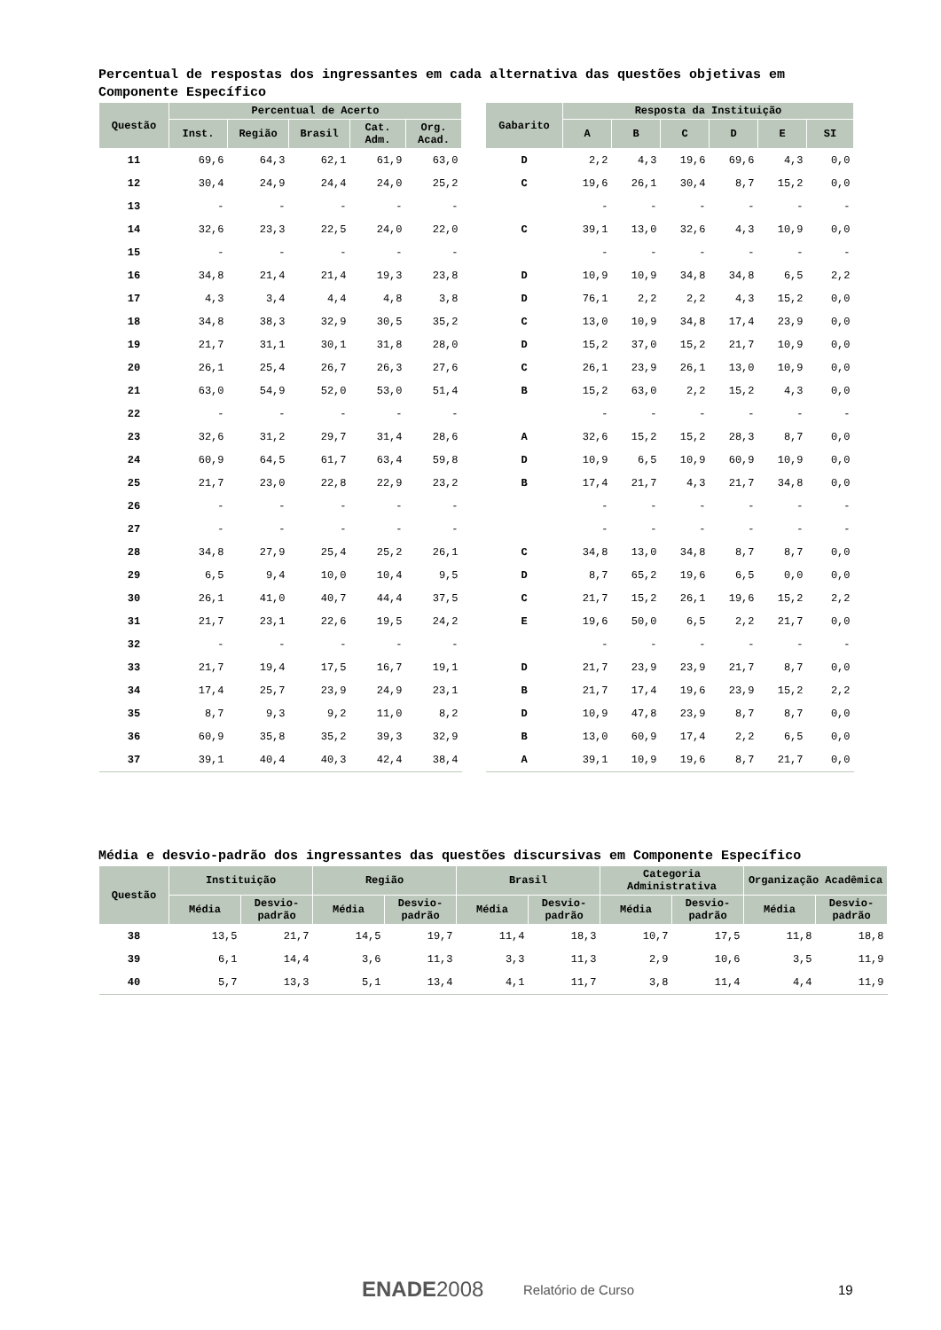Percentual de respostas dos ingressantes em cada alternativa das questões objetivas em Componente Específico
| Questão | Percentual de Acerto | | | | | | Gabarito | Resposta da Instituição | | | | | |
| --- | --- | --- | --- | --- | --- | --- | --- | --- | --- | --- | --- | --- | --- |
| | Inst. | Região | Brasil | Cat. Adm. | Org. Acad. | | | A | B | C | D | E | SI |
| 11 | 69,6 | 64,3 | 62,1 | 61,9 | 63,0 | | D | 2,2 | 4,3 | 19,6 | 69,6 | 4,3 | 0,0 |
| 12 | 30,4 | 24,9 | 24,4 | 24,0 | 25,2 | | C | 19,6 | 26,1 | 30,4 | 8,7 | 15,2 | 0,0 |
| 13 | - | - | - | - | - | | | - | - | - | - | - | - |
| 14 | 32,6 | 23,3 | 22,5 | 24,0 | 22,0 | | C | 39,1 | 13,0 | 32,6 | 4,3 | 10,9 | 0,0 |
| 15 | - | - | - | - | - | | | - | - | - | - | - | - |
| 16 | 34,8 | 21,4 | 21,4 | 19,3 | 23,8 | | D | 10,9 | 10,9 | 34,8 | 34,8 | 6,5 | 2,2 |
| 17 | 4,3 | 3,4 | 4,4 | 4,8 | 3,8 | | D | 76,1 | 2,2 | 2,2 | 4,3 | 15,2 | 0,0 |
| 18 | 34,8 | 38,3 | 32,9 | 30,5 | 35,2 | | C | 13,0 | 10,9 | 34,8 | 17,4 | 23,9 | 0,0 |
| 19 | 21,7 | 31,1 | 30,1 | 31,8 | 28,0 | | D | 15,2 | 37,0 | 15,2 | 21,7 | 10,9 | 0,0 |
| 20 | 26,1 | 25,4 | 26,7 | 26,3 | 27,6 | | C | 26,1 | 23,9 | 26,1 | 13,0 | 10,9 | 0,0 |
| 21 | 63,0 | 54,9 | 52,0 | 53,0 | 51,4 | | B | 15,2 | 63,0 | 2,2 | 15,2 | 4,3 | 0,0 |
| 22 | - | - | - | - | - | | | - | - | - | - | - | - |
| 23 | 32,6 | 31,2 | 29,7 | 31,4 | 28,6 | | A | 32,6 | 15,2 | 15,2 | 28,3 | 8,7 | 0,0 |
| 24 | 60,9 | 64,5 | 61,7 | 63,4 | 59,8 | | D | 10,9 | 6,5 | 10,9 | 60,9 | 10,9 | 0,0 |
| 25 | 21,7 | 23,0 | 22,8 | 22,9 | 23,2 | | B | 17,4 | 21,7 | 4,3 | 21,7 | 34,8 | 0,0 |
| 26 | - | - | - | - | - | | | - | - | - | - | - | - |
| 27 | - | - | - | - | - | | | - | - | - | - | - | - |
| 28 | 34,8 | 27,9 | 25,4 | 25,2 | 26,1 | | C | 34,8 | 13,0 | 34,8 | 8,7 | 8,7 | 0,0 |
| 29 | 6,5 | 9,4 | 10,0 | 10,4 | 9,5 | | D | 8,7 | 65,2 | 19,6 | 6,5 | 0,0 | 0,0 |
| 30 | 26,1 | 41,0 | 40,7 | 44,4 | 37,5 | | C | 21,7 | 15,2 | 26,1 | 19,6 | 15,2 | 2,2 |
| 31 | 21,7 | 23,1 | 22,6 | 19,5 | 24,2 | | E | 19,6 | 50,0 | 6,5 | 2,2 | 21,7 | 0,0 |
| 32 | - | - | - | - | - | | | - | - | - | - | - | - |
| 33 | 21,7 | 19,4 | 17,5 | 16,7 | 19,1 | | D | 21,7 | 23,9 | 23,9 | 21,7 | 8,7 | 0,0 |
| 34 | 17,4 | 25,7 | 23,9 | 24,9 | 23,1 | | B | 21,7 | 17,4 | 19,6 | 23,9 | 15,2 | 2,2 |
| 35 | 8,7 | 9,3 | 9,2 | 11,0 | 8,2 | | D | 10,9 | 47,8 | 23,9 | 8,7 | 8,7 | 0,0 |
| 36 | 60,9 | 35,8 | 35,2 | 39,3 | 32,9 | | B | 13,0 | 60,9 | 17,4 | 2,2 | 6,5 | 0,0 |
| 37 | 39,1 | 40,4 | 40,3 | 42,4 | 38,4 | | A | 39,1 | 10,9 | 19,6 | 8,7 | 21,7 | 0,0 |
Média e desvio-padrão dos ingressantes das questões discursivas em Componente Específico
| Questão | Instituição | | Região | | Brasil | | Categoria Administrativa | | Organização Acadêmica | |
| --- | --- | --- | --- | --- | --- | --- | --- | --- | --- | --- |
| | Média | Desvio-padrão | Média | Desvio-padrão | Média | Desvio-padrão | Média | Desvio-padrão | Média | Desvio-padrão |
| 38 | 13,5 | 21,7 | 14,5 | 19,7 | 11,4 | 18,3 | 10,7 | 17,5 | 11,8 | 18,8 |
| 39 | 6,1 | 14,4 | 3,6 | 11,3 | 3,3 | 11,3 | 2,9 | 10,6 | 3,5 | 11,9 |
| 40 | 5,7 | 13,3 | 5,1 | 13,4 | 4,1 | 11,7 | 3,8 | 11,4 | 4,4 | 11,9 |
ENADE2008 Relatório de Curso 19